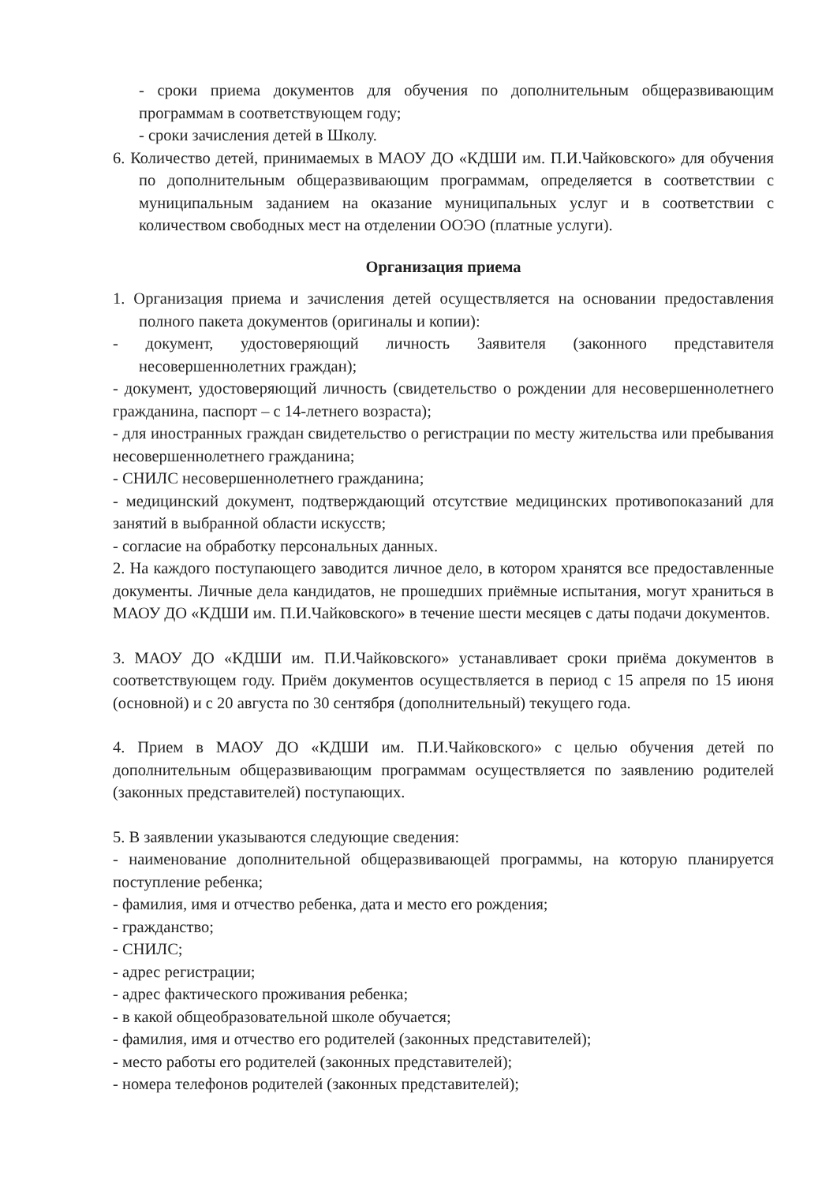- сроки приема документов для обучения по дополнительным общеразвивающим программам в соответствующем году;
- сроки зачисления детей в Школу.
6. Количество детей, принимаемых в МАОУ ДО «КДШИ им. П.И.Чайковского» для обучения по дополнительным общеразвивающим программам, определяется в соответствии с муниципальным заданием на оказание муниципальных услуг и в соответствии с количеством свободных мест на отделении ООЭО (платные услуги).
Организация приема
1. Организация приема и зачисления детей осуществляется на основании предоставления полного пакета документов (оригиналы и копии):
- документ, удостоверяющий личность Заявителя (законного представителя несовершеннолетних граждан);
- документ, удостоверяющий личность (свидетельство о рождении для несовершеннолетнего гражданина, паспорт – с 14-летнего возраста);
- для иностранных граждан свидетельство о регистрации по месту жительства или пребывания несовершеннолетнего гражданина;
- СНИЛС несовершеннолетнего гражданина;
- медицинский документ, подтверждающий отсутствие медицинских противопоказаний для занятий в выбранной области искусств;
- согласие на обработку персональных данных.
2. На каждого поступающего заводится личное дело, в котором хранятся все предоставленные документы. Личные дела кандидатов, не прошедших приёмные испытания, могут храниться в МАОУ ДО «КДШИ им. П.И.Чайковского» в течение шести месяцев с даты подачи документов.
3. МАОУ ДО «КДШИ им. П.И.Чайковского» устанавливает сроки приёма документов в соответствующем году. Приём документов осуществляется в период с 15 апреля по 15 июня (основной) и с 20 августа по 30 сентября (дополнительный) текущего года.
4. Прием в МАОУ ДО «КДШИ им. П.И.Чайковского» с целью обучения детей по дополнительным общеразвивающим программам осуществляется по заявлению родителей (законных представителей) поступающих.
5. В заявлении указываются следующие сведения:
- наименование дополнительной общеразвивающей программы, на которую планируется поступление ребенка;
- фамилия, имя и отчество ребенка, дата и место его рождения;
- гражданство;
- СНИЛС;
- адрес регистрации;
- адрес фактического проживания ребенка;
- в какой общеобразовательной школе обучается;
- фамилия, имя и отчество его родителей (законных представителей);
- место работы его родителей (законных представителей);
- номера телефонов родителей (законных представителей);